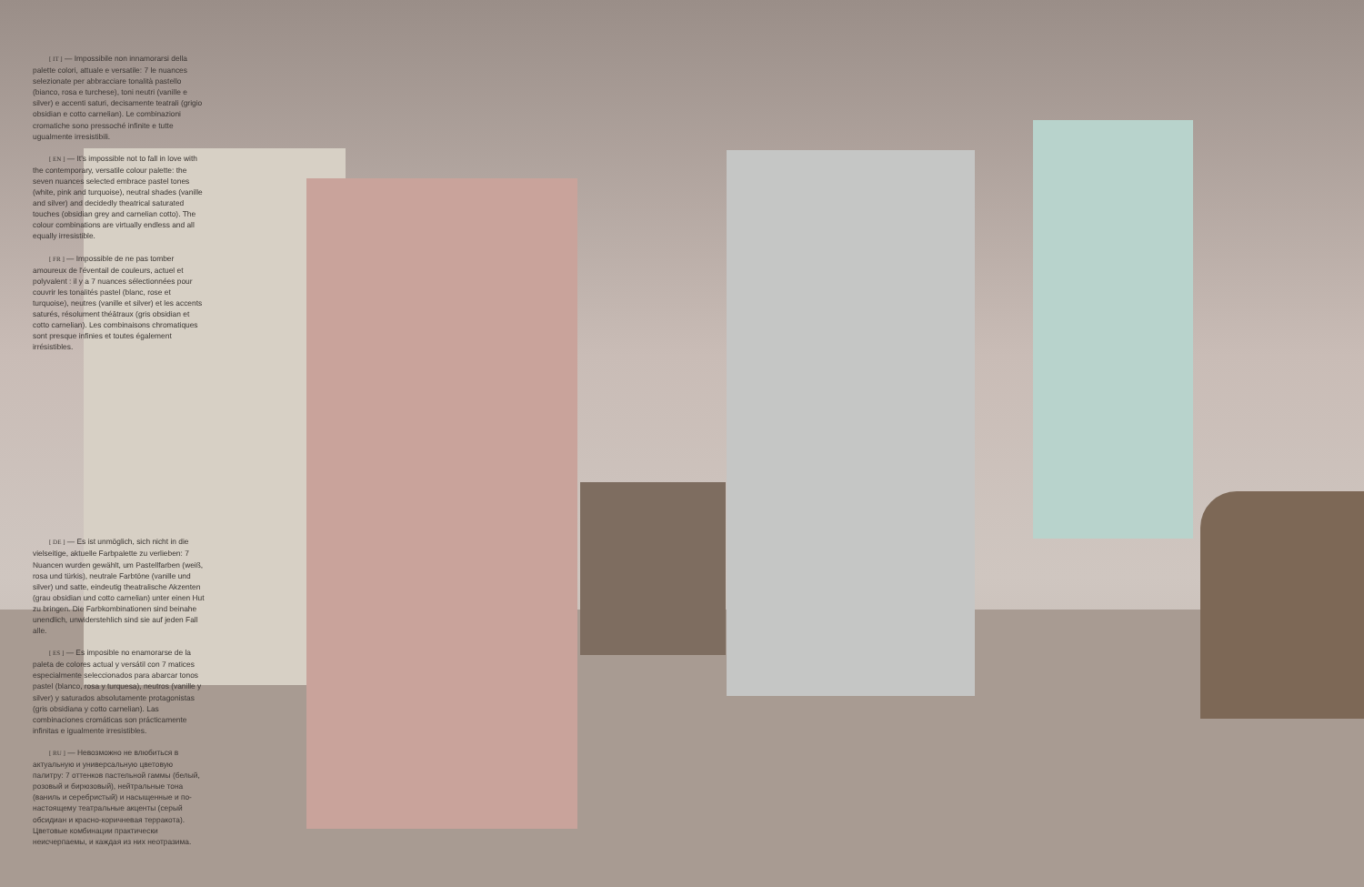[ IT ] — Impossibile non innamorarsi della palette colori, attuale e versatile: 7 le nuances selezionate per abbracciare tonalità pastello (bianco, rosa e turchese), toni neutri (vanille e silver) e accenti saturi, decisamente teatrali (grigio obsidian e cotto carnelian). Le combinazioni cromatiche sono pressoché infinite e tutte ugualmente irresistibili.
[ EN ] — It's impossible not to fall in love with the contemporary, versatile colour palette: the seven nuances selected embrace pastel tones (white, pink and turquoise), neutral shades (vanille and silver) and decidedly theatrical saturated touches (obsidian grey and carnelian cotto). The colour combinations are virtually endless and all equally irresistible.
[ FR ] — Impossible de ne pas tomber amoureux de l'éventail de couleurs, actuel et polyvalent : il y a 7 nuances sélectionnées pour couvrir les tonalités pastel (blanc, rose et turquoise), neutres (vanille et silver) et les accents saturés, résolument théâtraux (gris obsidian et cotto carnelian). Les combinaisons chromatiques sont presque infinies et toutes également irrésistibles.
[ DE ] — Es ist unmöglich, sich nicht in die vielseitige, aktuelle Farbpalette zu verlieben: 7 Nuancen wurden gewählt, um Pastellfarben (weiß, rosa und türkis), neutrale Farbtöne (vanille und silver) und satte, eindeutig theatralische Akzenten (grau obsidian und cotto carnelian) unter einen Hut zu bringen. Die Farbkombinationen sind beinahe unendlich, unwiderstehlich sind sie auf jeden Fall alle.
[ ES ] — Es imposible no enamorarse de la paleta de colores actual y versátil con 7 matices especialmente seleccionados para abarcar tonos pastel (blanco, rosa y turquesa), neutros (vanille y silver) y saturados absolutamente protagonistas (gris obsidiana y cotto carnelian). Las combinaciones cromáticas son prácticamente infinitas e igualmente irresistibles.
[ RU ] — Невозможно не влюбиться в актуальную и универсальную цветовую палитру: 7 оттенков пастельной гаммы (белый, розовый и бирюзовый), нейтральные тона (ваниль и серебристый) и насыщенные и по-настоящему театральные акценты (серый обсидиан и красно-коричневая терракота). Цветовые комбинации практически неисчерпаемы, и каждая из них неотразима.